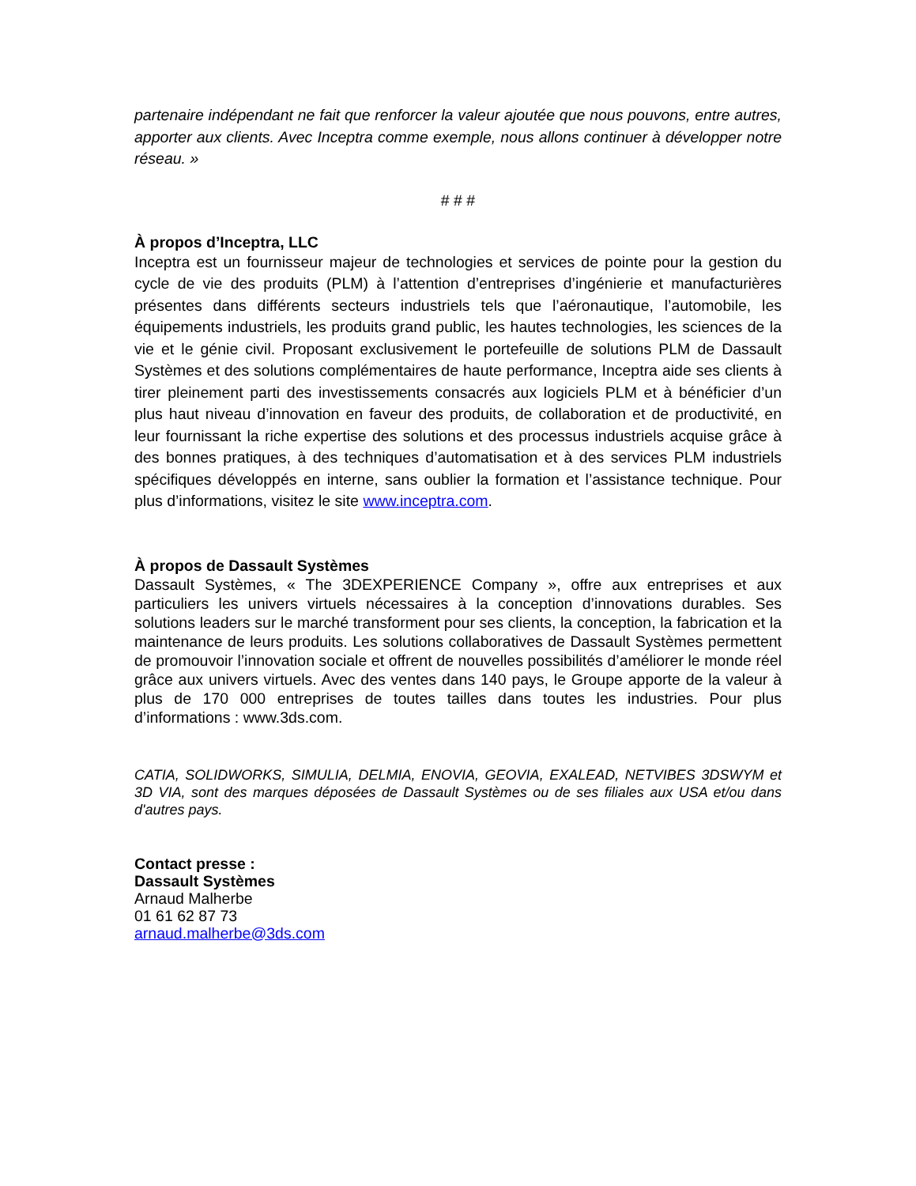partenaire indépendant ne fait que renforcer la valeur ajoutée que nous pouvons, entre autres, apporter aux clients. Avec Inceptra comme exemple, nous allons continuer à développer notre réseau. »
# # #
À propos d’Inceptra, LLC
Inceptra est un fournisseur majeur de technologies et services de pointe pour la gestion du cycle de vie des produits (PLM) à l’attention d’entreprises d’ingénierie et manufacturières présentes dans différents secteurs industriels tels que l’aéronautique, l’automobile, les équipements industriels, les produits grand public, les hautes technologies, les sciences de la vie et le génie civil. Proposant exclusivement le portefeuille de solutions PLM de Dassault Systèmes et des solutions complémentaires de haute performance, Inceptra aide ses clients à tirer pleinement parti des investissements consacrés aux logiciels PLM et à bénéficier d’un plus haut niveau d’innovation en faveur des produits, de collaboration et de productivité, en leur fournissant la riche expertise des solutions et des processus industriels acquise grâce à des bonnes pratiques, à des techniques d’automatisation et à des services PLM industriels spécifiques développés en interne, sans oublier la formation et l’assistance technique. Pour plus d’informations, visitez le site www.inceptra.com.
À propos de Dassault Systèmes
Dassault Systèmes, « The 3DEXPERIENCE Company », offre aux entreprises et aux particuliers les univers virtuels nécessaires à la conception d’innovations durables. Ses solutions leaders sur le marché transforment pour ses clients, la conception, la fabrication et la maintenance de leurs produits. Les solutions collaboratives de Dassault Systèmes permettent de promouvoir l’innovation sociale et offrent de nouvelles possibilités d’améliorer le monde réel grâce aux univers virtuels. Avec des ventes dans 140 pays, le Groupe apporte de la valeur à plus de 170 000 entreprises de toutes tailles dans toutes les industries. Pour plus d’informations : www.3ds.com.
CATIA, SOLIDWORKS, SIMULIA, DELMIA, ENOVIA, GEOVIA, EXALEAD, NETVIBES 3DSWYM et 3D VIA, sont des marques déposées de Dassault Systèmes ou de ses filiales aux USA et/ou dans d'autres pays.
Contact presse :
Dassault Systèmes
Arnaud Malherbe
01 61 62 87 73
arnaud.malherbe@3ds.com